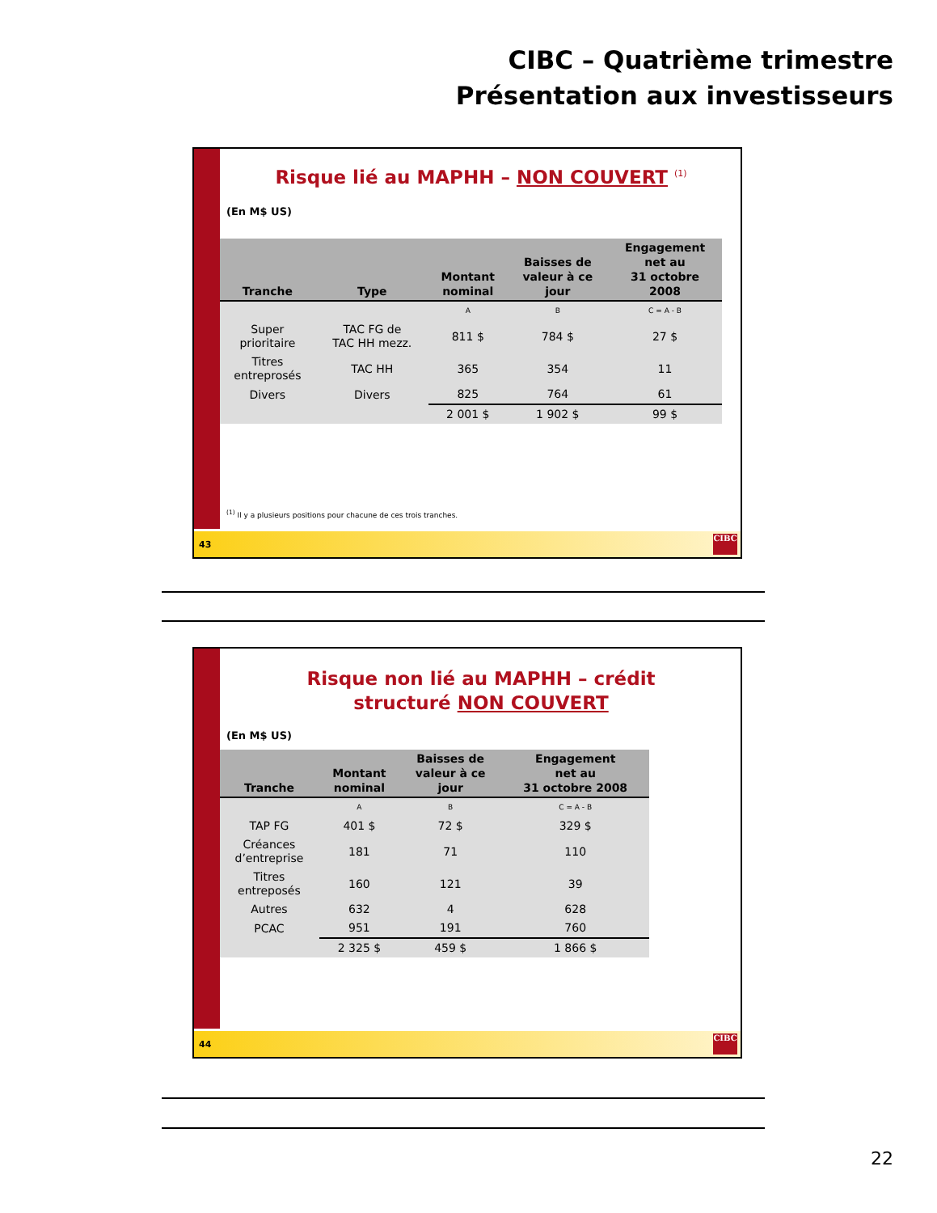CIBC – Quatrième trimestre
Présentation aux investisseurs
Risque lié au MAPHH – NON COUVERT <sup>(1)</sup>
(En M$ US)
| Tranche | Type | Montant nominal | Baisses de valeur à ce jour | Engagement net au 31 octobre 2008 |
| --- | --- | --- | --- | --- |
| | | A | B | C = A - B |
| Super prioritaire | TAC FG de TAC HH mezz. | 811 $ | 784 $ | 27 $ |
| Titres entreprosés | TAC HH | 365 | 354 | 11 |
| Divers | Divers | 825 | 764 | 61 |
| | | 2 001 $ | 1 902 $ | 99 $ |
<sup>(1)</sup> Il y a plusieurs positions pour chacune de ces trois tranches.
43
CIBC
Risque non lié au MAPHH – crédit
structuré NON COUVERT
(En M$ US)
| Tranche | Montant nominal | Baisses de valeur à ce jour | Engagement net au 31 octobre 2008 |
| --- | --- | --- | --- |
| | A | B | C = A - B |
| TAP FG | 401 $ | 72 $ | 329 $ |
| Créances d’entreprise | 181 | 71 | 110 |
| Titres entreposés | 160 | 121 | 39 |
| Autres | 632 | 4 | 628 |
| PCAC | 951 | 191 | 760 |
| | 2 325 $ | 459 $ | 1 866 $ |
44
CIBC
22